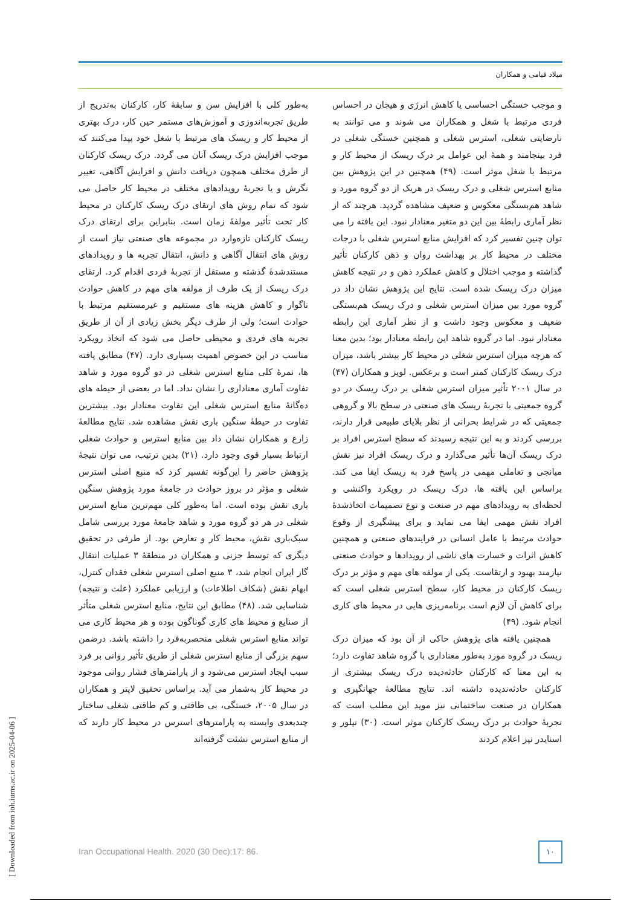میلاد قیامی و همکاران
به‌طور کلی با افزایش سن و سابقهٔ کار، کارکنان به‌تدریج از طریق تجربه‌اندوزی و آموزش‌های مستمر حین کار، درک بهتری از محیط کار و ریسک های مرتبط با شغل خود پیدا می‌کنند که موجب افزایش درک ریسک آنان می گردد. درک ریسک کارکنان از طرق مختلف همچون دریافت دانش و افزایش آگاهی، تغییر نگرش و یا تجربهٔ رویدادهای مختلف در محیط کار حاصل می شود که تمام روش های ارتقای درک ریسک کارکنان در محیط کار تحت تأثیر مولفهٔ زمان است. بنابراین برای ارتقای درک ریسک کارکنان تازه‌وارد در مجموعه های صنعتی نیاز است از روش های انتقال آگاهی و دانش، انتقال تجربه ها و رویدادهای مستندشدهٔ گذشته و مستقل از تجربهٔ فردی اقدام کرد. ارتقای درک ریسک از یک طرف از مولفه های مهم در کاهش حوادث ناگوار و کاهش هزینه های مستقیم و غیرمستقیم مرتبط با حوادث است؛ ولی از طرف دیگر بخش زیادی از آن از طریق تجربه های فردی و محیطی حاصل می شود که اتخاذ رویکرد مناسب در این خصوص اهمیت بسیاری دارد. (۴۷) مطابق یافته ها، نمرهٔ کلی منابع استرس شغلی در دو گروه مورد و شاهد تفاوت آماری معناداری را نشان نداد. اما در بعضی از حیطه های ده‌گانهٔ منابع استرس شغلی این تفاوت معنادار بود. بیشترین تفاوت در حیطهٔ سنگین باری نقش مشاهده شد. نتایج مطالعهٔ زارع و همکاران نشان داد بین منابع استرس و حوادث شغلی ارتباط بسیار قوی وجود دارد. (۲۱) بدین ترتیب، می توان نتیجهٔ پژوهش حاضر را این‌گونه تفسیر کرد که منبع اصلی استرس شغلی و مؤثر در بروز حوادث در جامعهٔ مورد پژوهش سنگین باری نقش بوده است. اما به‌طور کلی مهم‌ترین منابع استرس شغلی در هر دو گروه مورد و شاهد جامعهٔ مورد بررسی شامل سبک‌باری نقش، محیط کار و تعارض بود. از طرفی در تحقیق دیگری که توسط جزنی و همکاران در منطقهٔ ۳ عملیات انتقال گاز ایران انجام شد، ۳ منبع اصلی استرس شغلی فقدان کنترل، ابهام نقش (شکاف اطلاعات) و ارزیابی عملکرد (علت و نتیجه) شناسایی شد. (۴۸) مطابق این نتایج، منابع استرس شغلی متأثر از صنایع و محیط های کاری گوناگون بوده و هر محیط کاری می تواند منابع استرس شغلی منحصربه‌فرد را داشته باشد. درضمن سهم بزرگی از منابع استرس شغلی از طریق تأثیر روانی بر فرد سبب ایجاد استرس می‌شود و از پارامترهای فشار روانی موجود در محیط کار به‌شمار می آید. براساس تحقیق لایتر و همکاران در سال ۲۰۰۵، خستگی، بی طاقتی و کم طاقتی شغلی ساختار چندبعدی وابسته به پارامترهای استرس در محیط کار دارند که از منابع استرس نشئت گرفته‌اند
و موجب خستگی احساسی یا کاهش انرژی و هیجان در احساس فردی مرتبط با شغل و همکاران می شوند و می توانند به نارضایتی شغلی، استرس شغلی و همچنین خستگی شغلی در فرد بینجامند و همهٔ این عوامل بر درک ریسک از محیط کار و مرتبط با شغل موثر است. (۴۹) همچنین در این پژوهش بین منابع استرس شغلی و درک ریسک در هریک از دو گروه مورد و شاهد هم‌بستگی معکوس و ضعیف مشاهده گردید. هرچند که از نظر آماری رابطهٔ بین این دو متغیر معنادار نبود. این یافته را می توان چنین تفسیر کرد که افزایش منابع استرس شغلی با درجات مختلف در محیط کار بر بهداشت روان و ذهن کارکنان تأثیر گذاشته و موجب اختلال و کاهش عملکرد ذهن و در نتیجه کاهش میزان درک ریسک شده است. نتایج این پژوهش نشان داد در گروه مورد بین میزان استرس شغلی و درک ریسک هم‌بستگی ضعیف و معکوس وجود داشت و از نظر آماری این رابطه معنادار نبود. اما در گروه شاهد این رابطه معنادار بود؛ بدین معنا که هرچه میزان استرس شغلی در محیط کار بیشتر باشد، میزان درک ریسک کارکنان کمتر است و برعکس. لوپز و همکاران (۴۷) در سال ۲۰۰۱ تأثیر میزان استرس شغلی بر درک ریسک در دو گروه جمعیتی با تجربهٔ ریسک های صنعتی در سطح بالا و گروهی جمعیتی که در شرایط بحرانی از نظر بلایای طبیعی قرار دارند، بررسی کردند و به این نتیجه رسیدند که سطح استرس افراد بر درک ریسک آن‌ها تأثیر می‌گذارد و درک ریسک افراد نیز نقش میانجی و تعاملی مهمی در پاسخ فرد به ریسک ایفا می کند. براساس این یافته ها، درک ریسک در رویکرد واکنشی و لحظه‌ای به رویدادهای مهم در صنعت و نوع تصمیمات اتخاذشدهٔ افراد نقش مهمی ایفا می نماید و برای پیشگیری از وقوع حوادث مرتبط با عامل انسانی در فرایندهای صنعتی و همچنین کاهش اثرات و خسارت های ناشی از رویدادها و حوادث صنعتی نیازمند بهبود و ارتقاست. یکی از مولفه های مهم و مؤثر بر درک ریسک کارکنان در محیط کار، سطح استرس شغلی است که برای کاهش آن لازم است برنامه‌ریزی هایی در محیط های کاری انجام شود. (۴۹)
همچنین یافته های پژوهش حاکی از آن بود که میزان درک ریسک در گروه مورد به‌طور معناداری با گروه شاهد تفاوت دارد؛ به این معنا که کارکنان حادثه‌دیده درک ریسک بیشتری از کارکنان حادثه‌ندیده داشته اند. نتایج مطالعهٔ جهانگیری و همکاران در صنعت ساختمانی نیز موید این مطلب است که تجربهٔ حوادث بر درک ریسک کارکنان موثر است. (۳۰) تیلور و اسنایدر نیز اعلام کردند
Iran Occupational Health. 2020 (30 Dec);17: 86.
۱۰
[ Downloaded from ioh.iums.ac.ir on 2025-04-06 ]